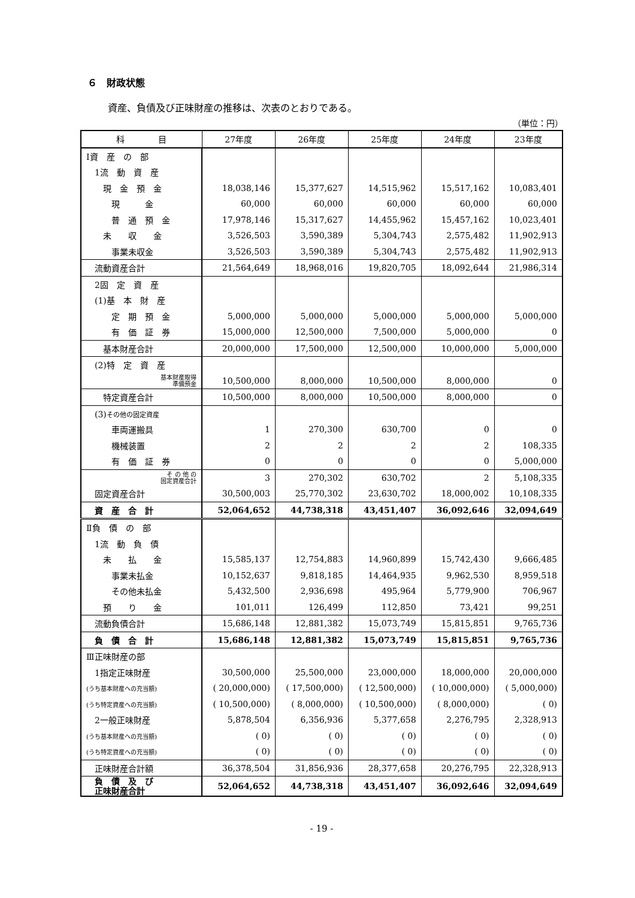６　財政状態
資産、負債及び正味財産の推移は、次表のとおりである。
（単位：円）
| 科 目 | 27年度 | 26年度 | 25年度 | 24年度 | 23年度 |
| --- | --- | --- | --- | --- | --- |
| Ⅰ資 産 の 部 | | | | | |
| 1流 動 資 産 | | | | | |
| 現 金 預 金 | 18,038,146 | 15,377,627 | 14,515,962 | 15,517,162 | 10,083,401 |
| 現 金 | 60,000 | 60,000 | 60,000 | 60,000 | 60,000 |
| 普 通 預 金 | 17,978,146 | 15,317,627 | 14,455,962 | 15,457,162 | 10,023,401 |
| 未 収 金 | 3,526,503 | 3,590,389 | 5,304,743 | 2,575,482 | 11,902,913 |
| 事業未収金 | 3,526,503 | 3,590,389 | 5,304,743 | 2,575,482 | 11,902,913 |
| 流動資産合計 | 21,564,649 | 18,968,016 | 19,820,705 | 18,092,644 | 21,986,314 |
| 2固 定 資 産 | | | | | |
| (1)基 本 財 産 | | | | | |
| 定 期 預 金 | 5,000,000 | 5,000,000 | 5,000,000 | 5,000,000 | 5,000,000 |
| 有 価 証 券 | 15,000,000 | 12,500,000 | 7,500,000 | 5,000,000 | 0 |
| 基本財産合計 | 20,000,000 | 17,500,000 | 12,500,000 | 10,000,000 | 5,000,000 |
| (2)特 定 資 産 | | | | | |
| 基本財産取得 準備預金 | 10,500,000 | 8,000,000 | 10,500,000 | 8,000,000 | 0 |
| 特定資産合計 | 10,500,000 | 8,000,000 | 10,500,000 | 8,000,000 | 0 |
| (3) その他の固定資産 | | | | | |
| 車両運搬具 | 1 | 270,300 | 630,700 | 0 | 0 |
| 機械装置 | 2 | 2 | 2 | 2 | 108,335 |
| 有 価 証 券 | 0 | 0 | 0 | 0 | 5,000,000 |
| そ の 他 の 固定資産合計 | 3 | 270,302 | 630,702 | 2 | 5,108,335 |
| 固定資産合計 | 30,500,003 | 25,770,302 | 23,630,702 | 18,000,002 | 10,108,335 |
| 資 産 合 計 | 52,064,652 | 44,738,318 | 43,451,407 | 36,092,646 | 32,094,649 |
| Ⅱ負 債 の 部 | | | | | |
| 1流 動 負 債 | | | | | |
| 未 払 金 | 15,585,137 | 12,754,883 | 14,960,899 | 15,742,430 | 9,666,485 |
| 事業未払金 | 10,152,637 | 9,818,185 | 14,464,935 | 9,962,530 | 8,959,518 |
| その他未払金 | 5,432,500 | 2,936,698 | 495,964 | 5,779,900 | 706,967 |
| 預 り 金 | 101,011 | 126,499 | 112,850 | 73,421 | 99,251 |
| 流動負債合計 | 15,686,148 | 12,881,382 | 15,073,749 | 15,815,851 | 9,765,736 |
| 負 債 合 計 | 15,686,148 | 12,881,382 | 15,073,749 | 15,815,851 | 9,765,736 |
| Ⅲ正味財産の部 | | | | | |
| 1指定正味財産 | 30,500,000 | 25,500,000 | 23,000,000 | 18,000,000 | 20,000,000 |
| (うち基本財産への充当額) | ( 20,000,000) | ( 17,500,000) | ( 12,500,000) | ( 10,000,000) | ( 5,000,000) |
| (うち特定資産への充当額) | ( 10,500,000) | ( 8,000,000) | ( 10,500,000) | ( 8,000,000) | ( 0) |
| 2一般正味財産 | 5,878,504 | 6,356,936 | 5,377,658 | 2,276,795 | 2,328,913 |
| (うち基本財産への充当額) | ( 0) | ( 0) | ( 0) | ( 0) | ( 0) |
| (うち特定資産への充当額) | ( 0) | ( 0) | ( 0) | ( 0) | ( 0) |
| 正味財産合計額 | 36,378,504 | 31,856,936 | 28,377,658 | 20,276,795 | 22,328,913 |
| 負 債 及 び 正味財産合計 | 52,064,652 | 44,738,318 | 43,451,407 | 36,092,646 | 32,094,649 |
- 19 -